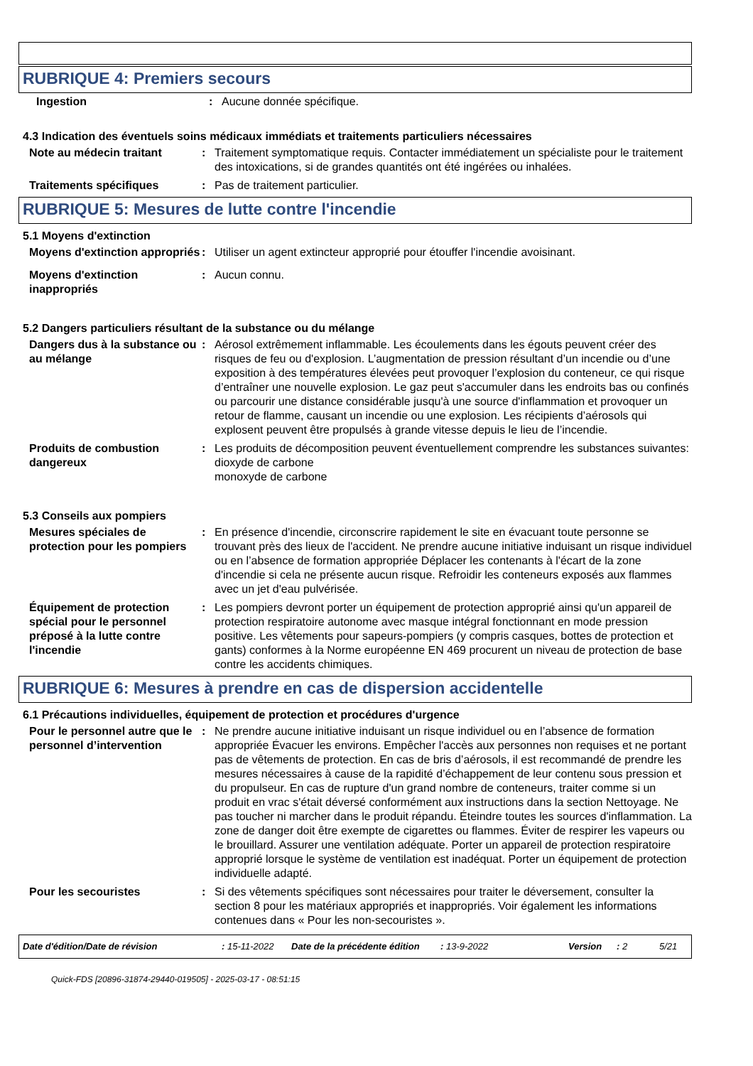RUBRIQUE 4: Premiers secours
Ingestion : Aucune donnée spécifique.
4.3 Indication des éventuels soins médicaux immédiats et traitements particuliers nécessaires
Note au médecin traitant : Traitement symptomatique requis. Contacter immédiatement un spécialiste pour le traitement des intoxications, si de grandes quantités ont été ingérées ou inhalées.
Traitements spécifiques : Pas de traitement particulier.
RUBRIQUE 5: Mesures de lutte contre l'incendie
5.1 Moyens d'extinction
Moyens d'extinction appropriés
: Utiliser un agent extincteur approprié pour étouffer l'incendie avoisinant.
Moyens d'extinction inappropriés
: Aucun connu.
5.2 Dangers particuliers résultant de la substance ou du mélange
Dangers dus à la substance ou au mélange
: Aérosol extrêmement inflammable. Les écoulements dans les égouts peuvent créer des risques de feu ou d'explosion. L’augmentation de pression résultant d’un incendie ou d’une exposition à des températures élevées peut provoquer l’explosion du conteneur, ce qui risque d’entraîner une nouvelle explosion. Le gaz peut s'accumuler dans les endroits bas ou confinés ou parcourir une distance considérable jusqu'à une source d'inflammation et provoquer un retour de flamme, causant un incendie ou une explosion. Les récipients d’aérosols qui explosent peuvent être propulsés à grande vitesse depuis le lieu de l’incendie.
Produits de combustion dangereux
: Les produits de décomposition peuvent éventuellement comprendre les substances suivantes:
dioxyde de carbone
monoxyde de carbone
5.3 Conseils aux pompiers
Mesures spéciales de protection pour les pompiers
: En présence d'incendie, circonscrire rapidement le site en évacuant toute personne se trouvant près des lieux de l'accident. Ne prendre aucune initiative induisant un risque individuel ou en l’absence de formation appropriée Déplacer les contenants à l'écart de la zone d'incendie si cela ne présente aucun risque. Refroidir les conteneurs exposés aux flammes avec un jet d'eau pulvérisée.
Équipement de protection spécial pour le personnel préposé à la lutte contre l'incendie
: Les pompiers devront porter un équipement de protection approprié ainsi qu'un appareil de protection respiratoire autonome avec masque intégral fonctionnant en mode pression positive. Les vêtements pour sapeurs-pompiers (y compris casques, bottes de protection et gants) conformes à la Norme européenne EN 469 procurent un niveau de protection de base contre les accidents chimiques.
RUBRIQUE 6: Mesures à prendre en cas de dispersion accidentelle
6.1 Précautions individuelles, équipement de protection et procédures d'urgence
Pour le personnel autre que le personnel d’intervention
: Ne prendre aucune initiative induisant un risque individuel ou en l’absence de formation appropriée Évacuer les environs. Empêcher l'accès aux personnes non requises et ne portant pas de vêtements de protection. En cas de bris d’aérosols, il est recommandé de prendre les mesures nécessaires à cause de la rapidité d’échappement de leur contenu sous pression et du propulseur. En cas de rupture d'un grand nombre de conteneurs, traiter comme si un produit en vrac s'était déversé conformément aux instructions dans la section Nettoyage. Ne pas toucher ni marcher dans le produit répandu. Éteindre toutes les sources d'inflammation. La zone de danger doit être exempte de cigarettes ou flammes. Éviter de respirer les vapeurs ou le brouillard. Assurer une ventilation adéquate. Porter un appareil de protection respiratoire approprié lorsque le système de ventilation est inadéquat. Porter un équipement de protection individuelle adapté.
Pour les secouristes : Si des vêtements spécifiques sont nécessaires pour traiter le déversement, consulter la section 8 pour les matériaux appropriés et inappropriés. Voir également les informations contenues dans « Pour les non-secouristes ».
Date d'édition/Date de révision: 15-11-2022 Date de la précédente édition: 13-9-2022 Version: 2 5/21
Quick-FDS [20896-31874-29440-019505] - 2025-03-17 - 08:51:15